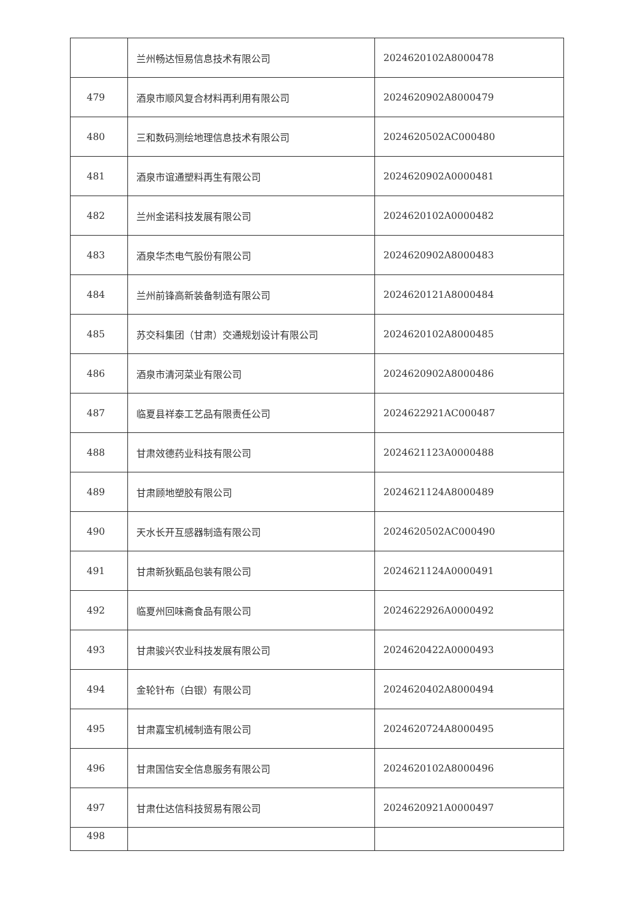| | 兰州畅达恒易信息技术有限公司 | 2024620102A8000478 |
| 479 | 酒泉市顺风复合材料再利用有限公司 | 2024620902A8000479 |
| 480 | 三和数码测绘地理信息技术有限公司 | 2024620502AC000480 |
| 481 | 酒泉市谊通塑料再生有限公司 | 2024620902A0000481 |
| 482 | 兰州金诺科技发展有限公司 | 2024620102A0000482 |
| 483 | 酒泉华杰电气股份有限公司 | 2024620902A8000483 |
| 484 | 兰州前锋高新装备制造有限公司 | 2024620121A8000484 |
| 485 | 苏交科集团（甘肃）交通规划设计有限公司 | 2024620102A8000485 |
| 486 | 酒泉市清河菜业有限公司 | 2024620902A8000486 |
| 487 | 临夏县祥泰工艺品有限责任公司 | 2024622921AC000487 |
| 488 | 甘肃效德药业科技有限公司 | 2024621123A0000488 |
| 489 | 甘肃顾地塑胶有限公司 | 2024621124A8000489 |
| 490 | 天水长开互感器制造有限公司 | 2024620502AC000490 |
| 491 | 甘肃新狄甄品包装有限公司 | 2024621124A0000491 |
| 492 | 临夏州回味斋食品有限公司 | 2024622926A0000492 |
| 493 | 甘肃骏兴农业科技发展有限公司 | 2024620422A0000493 |
| 494 | 金轮针布（白银）有限公司 | 2024620402A8000494 |
| 495 | 甘肃嘉宝机械制造有限公司 | 2024620724A8000495 |
| 496 | 甘肃国信安全信息服务有限公司 | 2024620102A8000496 |
| 497 | 甘肃仕达信科技贸易有限公司 | 2024620921A0000497 |
| 498 | | |